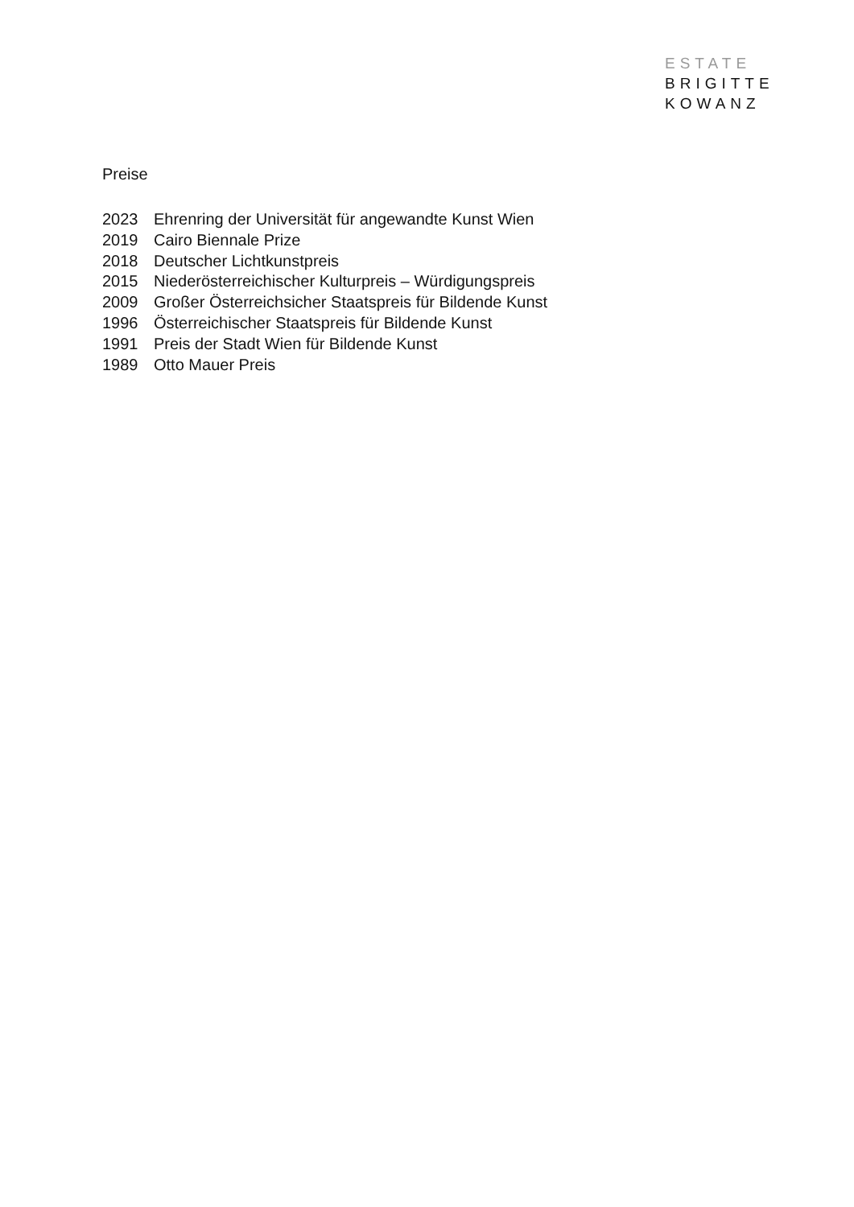ESTATE
BRIGITTE
KOWANZ
Preise
2023 Ehrenring der Universität für angewandte Kunst Wien
2019 Cairo Biennale Prize
2018 Deutscher Lichtkunstpreis
2015 Niederösterreichischer Kulturpreis – Würdigungspreis
2009 Großer Österreichsicher Staatspreis für Bildende Kunst
1996 Österreichischer Staatspreis für Bildende Kunst
1991 Preis der Stadt Wien für Bildende Kunst
1989 Otto Mauer Preis